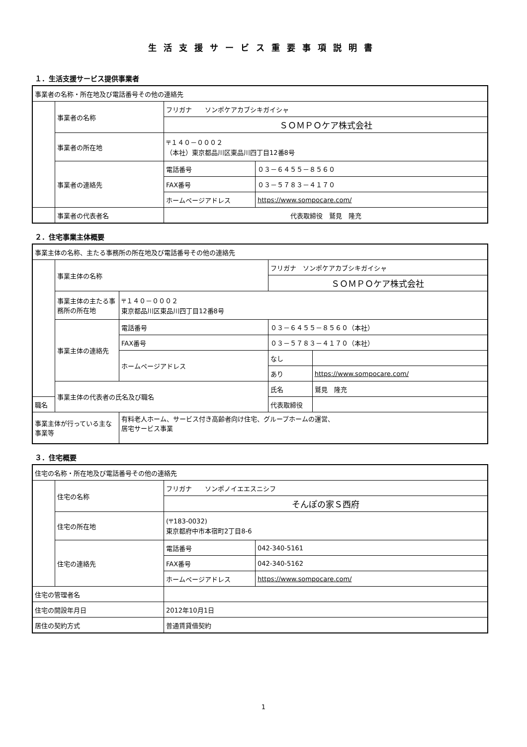生活支援サービス重要事項説明書
１．生活支援サービス提供事業者
| 事業者の名称・所在地及び電話番号その他の連絡先 | | | |
| | 事業者の名称 | フリガナ ソンポケアカブシキガイシャ | |
| | | ＳＯＭＰＯケア株式会社 | |
| | 事業者の所在地 | 〒１４０－０００２ （本社）東京都品川区東品川四丁目12番8号 | |
| | 事業者の連絡先 | 電話番号 | ０３－６４５５－８５６０ |
| | | FAX番号 | ０３－５７８３－４１７０ |
| | | ホームページアドレス | https://www.sompocare.com/ |
| | 事業者の代表者名 | 代表取締役 鷲見 隆充 | |
２．住宅事業主体概要
| 事業主体の名称、主たる事務所の所在地及び電話番号その他の連絡先 | | | | | |
| | 事業主体の名称 | | フリガナ ソンポケアカブシキガイシャ | | |
| | | | ＳＯＭＰＯケア株式会社 | | |
| | 事業主体の主たる事務所の所在地 | 〒１４０－０００２ 東京都品川区東品川四丁目12番8号 | | | |
| | 事業主体の連絡先 | 電話番号 | | ０３－６４５５－８５６０（本社） | |
| | | FAX番号 | | ０３－５７８３－４１７０（本社） | |
| | | ホームページアドレス | | なし | |
| | | | | あり | https://www.sompocare.com/ |
| | 事業主体の代表者の氏名及び職名 | | 氏名 | | 鷲見 隆充 |
| 職名 | | | 代表取締役 | | |
| 事業主体が行っている主な事業等 | | 有料老人ホーム、サービス付き高齢者向け住宅、グループホームの運営、 居宅サービス事業 | | | |
３．住宅概要
| 住宅の名称・所在地及び電話番号その他の連絡先 | | | |
| | 住宅の名称 | フリガナ ソンポノイエエスニシフ | |
| | | そんぽの家Ｓ西府 | |
| | 住宅の所在地 | (〒183-0032) 東京都府中市本宿町2丁目8-6 | |
| | 住宅の連絡先 | 電話番号 | 042-340-5161 |
| | | FAX番号 | 042-340-5162 |
| | | ホームページアドレス | https://www.sompocare.com/ |
| 住宅の管理者名 | | | |
| 住宅の開設年月日 | | 2012年10月1日 | |
| 居住の契約方式 | | 普通賃貸借契約 | |
1